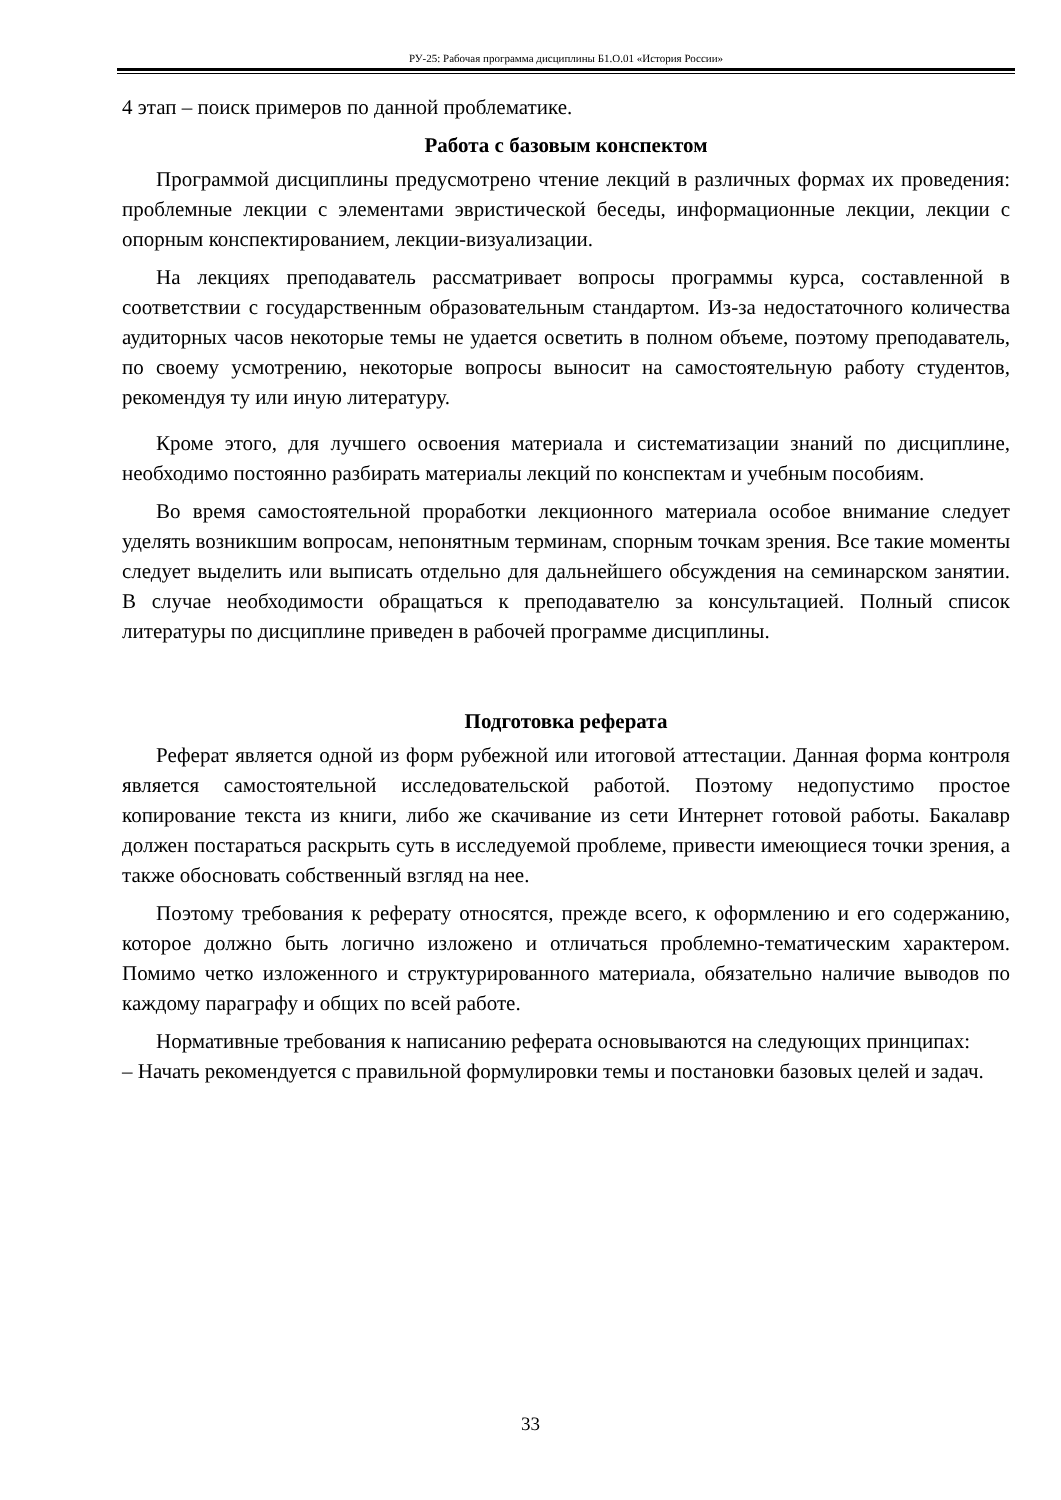РУ-25: Рабочая программа дисциплины Б1.О.01 «История России»
4 этап – поиск примеров по данной проблематике.
Работа с базовым конспектом
Программой дисциплины предусмотрено чтение лекций в различных формах их проведения: проблемные лекции с элементами эвристической беседы, информационные лекции, лекции с опорным конспектированием, лекции-визуализации.
На лекциях преподаватель рассматривает вопросы программы курса, составленной в соответствии с государственным образовательным стандартом. Из-за недостаточного количества аудиторных часов некоторые темы не удается осветить в полном объеме, поэтому преподаватель, по своему усмотрению, некоторые вопросы выносит на самостоятельную работу студентов, рекомендуя ту или иную литературу.
Кроме этого, для лучшего освоения материала и систематизации знаний по дисциплине, необходимо постоянно разбирать материалы лекций по конспектам и учебным пособиям.
Во время самостоятельной проработки лекционного материала особое внимание следует уделять возникшим вопросам, непонятным терминам, спорным точкам зрения. Все такие моменты следует выделить или выписать отдельно для дальнейшего обсуждения на семинарском занятии. В случае необходимости обращаться к преподавателю за консультацией. Полный список литературы по дисциплине приведен в рабочей программе дисциплины.
Подготовка реферата
Реферат является одной из форм рубежной или итоговой аттестации. Данная форма контроля является самостоятельной исследовательской работой. Поэтому недопустимо простое копирование текста из книги, либо же скачивание из сети Интернет готовой работы. Бакалавр должен постараться раскрыть суть в исследуемой проблеме, привести имеющиеся точки зрения, а также обосновать собственный взгляд на нее.
Поэтому требования к реферату относятся, прежде всего, к оформлению и его содержанию, которое должно быть логично изложено и отличаться проблемно-тематическим характером. Помимо четко изложенного и структурированного материала, обязательно наличие выводов по каждому параграфу и общих по всей работе.
Нормативные требования к написанию реферата основываются на следующих принципах:
– Начать рекомендуется с правильной формулировки темы и постановки базовых целей и задач.
33